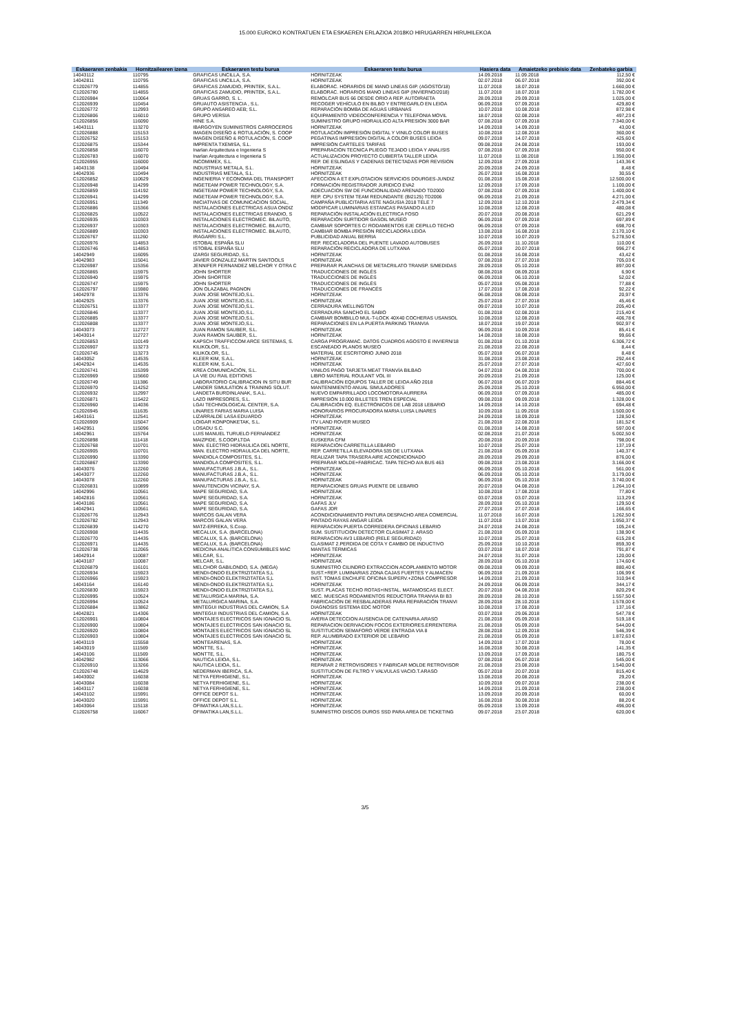15.000 EUROKO KONTRATUEN ETA ESKAEREN ERLAZIOA 2018KO HIRUGARREN HIRUHILEKOA
| Eskaeraren zenbakia | Hornitzailearen izena | Eskaeraren testu burua | Eskaeraren testu burua | Hasiera data | Amaietzeko prebisio data | Zenbateko garbia |
| --- | --- | --- | --- | --- | --- | --- |
| 14043112 | 110795 | GRAFICAS UNCILLA, S.A. | HORNITZEAK | 14.09.2018 | 11.09.2018 | 112,50 € |
| 14042811 | 110795 | GRAFICAS UNCILLA, S.A. | HORNITZEAK | 02.07.2018 | 06.07.2018 | 392,00 € |
| C12026779 | 114855 | GRAFICAS ZAMUDIO, PRINTEK, S.A.L. | ELABORAC. HORARIOS DE MANO LINEAS GIP. (AGOSTO/18) | 11.07.2018 | 18.07.2018 | 1.660,00 € |
| C12026780 | 114855 | GRAFICAS ZAMUDIO, PRINTEK, S.A.L. | ELABORAC. HORARIOS MANO LINEAS GIP (INVIERNO/2018) | 11.07.2018 | 18.07.2018 | 1.782,00 € |
| C12026984 | 110064 | GRUAS GARRO, S. L. | REMOLCAR BUS 66 DESDE ORIO A REP. AUTOIRAETA | 28.09.2018 | 29.09.2018 | 1.025,00 € |
| C12026939 | 110454 | GRUAUTO ASISTENCIA , S.L. | RECOGER VEHÍCULO EN BILBO Y ENTREGARLO EN LEIOA | 06.09.2018 | 07.09.2018 | 429,80 € |
| C12026772 | 112993 | GRUPO ANSAREO AEB; S.L. | REPARACIÓN BOMBA DE AGUAS URBANAS | 10.07.2018 | 10.08.2018 | 872,98 € |
| C12026806 | 116010 | GRUPO VERSIA | EQUIPAMIENTO VIDEOCONFERENCIA Y TELEFONIA MOVIL | 18.07.2018 | 02.08.2018 | 497,23 € |
| C12026856 | 116090 | HINE S.A. | SUMINISTRO GRUPO HIDRAULICO ALTA PRESION 3000 BAR | 07.08.2018 | 07.09.2018 | 7.340,00 € |
| 14043111 | 113270 | IBARGOYEN SUMINISTROS CARROCEROS | HORNITZEAK | 14.09.2018 | 14.09.2018 | 43,00 € |
| C12026888 | 115153 | IMAGEN DISEÑO & ROTULACIÓN, S. COOP | ROTULACIÓN IMPRESIÓN DIGITAL Y VINILO COLOR BUSES | 10.08.2018 | 12.08.2018 | 360,00 € |
| C12026752 | 115153 | IMAGEN DISEÑO & ROTULACIÓN, S. COOP | PEGATINAS IMPRESION DIGITAL A COLOR BUSES LEIOA | 09.07.2018 | 14.07.2018 | 425,60 € |
| C12026875 | 115344 | IMPRENTA TXEMISA, S.L. | IMPRESIÓN CARTELES TARIFAS | 09.08.2018 | 24.08.2018 | 193,00 € |
| C12026858 | 116070 | Inarlan Arquitectura e Ingenieria S | PREPARACION TECNICA PLIEGO TEJADO LEIOA Y ANALISIS | 07.08.2018 | 07.09.2018 | 950,00 € |
| C12026783 | 116070 | Inarlan Arquitectura e Ingenieria S | ACTUALIZACION PROYECTO CUBIERTA TALLER LEIOA | 11.07.2018 | 11.08.2018 | 1.350,00 € |
| C12026955 | 116000 | INCOMIMEX, S.L. | REP. DE ESLINGAS Y CADENAS DETECTADAS POR REVISION | 12.09.2018 | 27.09.2018 | 143,36 € |
| 14043138 | 110494 | INDUSTRIAS METALA, S.L. | HORNITZEAK | 20.09.2018 | 24.09.2018 | 8,48 € |
| 14042936 | 110494 | INDUSTRIAS METALA, S.L. | HORNITZEAK | 26.07.2018 | 16.08.2018 | 30,55 € |
| C12026852 | 110629 | INGENIERIA Y ECONOMIA DEL TRANSPORT | AFECCION A ET EXPLOTACION SERVICIOS DOURGES-JUNDIZ | 01.08.2018 | 15.08.2018 | 12.500,00 € |
| C12026948 | 114299 | INGETEAM POWER TECHNOLOGY, S.A. | FORMACIÓN REGISTRADOR JURIDICO EVA2 | 12.09.2018 | 17.09.2018 | 1.100,00 € |
| C12026859 | 114192 | INGETEAM POWER TECHNOLOGY, S.A. | ADECUACION SW DE FUNCIONALIDAD ARENADO TD2000 | 07.08.2018 | 07.09.2018 | 1.400,00 € |
| C12026941 | 114299 | INGETEAM POWER TECHNOLOGY, S.A. | REP. CPU SYSTEM TEAM REDUNDANTE (BI2125) TD2006 | 06.09.2018 | 21.09.2018 | 4.271,00 € |
| C12026951 | 111349 | INICIATIVAS DE COMUNICACION SOCIAL, | CAMPAÑA PUBLICITARIA ASTE NAGUSIA 2018 TELE 7 | 12.09.2018 | 12.10.2018 | 2.479,34 € |
| C12026886 | 115366 | INSTALACIONES ELECTRICAS ASUA ONDIZ | MODIFICAR LUMINARIAS ESTANCAS PASANDO A LED | 10.08.2018 | 12.08.2018 | 480,08 € |
| C12026825 | 110522 | INSTALACIONES ELECTRICAS ERANDIO, S | REPARACIÓN INSTALACIÓN ELECTRICA FOSO | 20.07.2018 | 20.08.2018 | 621,29 € |
| C12026935 | 110303 | INSTALACIONES ELECTROMEC. BILAUTO, | REPARACIÓN SURTIDOR GASOIL MUSEO | 06.09.2018 | 07.09.2018 | 697,89 € |
| C12026937 | 110303 | INSTALACIONES ELECTROMEC. BILAUTO, | CAMBIAR SOPORTES C/ RODAMIENTOS EJE CEPILLO TECHO | 06.09.2018 | 07.09.2018 | 698,70 € |
| C12026889 | 110303 | INSTALACIONES ELECTROMEC. BILAUTO, | CAMBIAR BOMBA PRESIÓN RECICLADORA LEIOA | 13.08.2018 | 16.08.2018 | 2.170,10 € |
| C12026767 | 111260 | IRAGARRI S.L. | PUBLICIDAD ANUAL BERRIA | 10.07.2018 | 10.07.2019 | 5.278,50 € |
| C12026976 | 114853 | ISTOBAL ESPAÑA SLU | REP. RECICLADORA DEL PUENTE LAVADO AUTOBUSES | 26.09.2018 | 11.10.2018 | 110,00 € |
| C12026746 | 114853 | ISTOBAL ESPAÑA SLU | REPARACIÓN RECICLADORA DE LUTXANA | 05.07.2018 | 20.07.2018 | 996,27 € |
| 14042949 | 116095 | IZARGI SEGURIDAD, S.L | HORNITZEAK | 01.08.2018 | 16.08.2018 | 43,42 € |
| 14042983 | 115041 | JAVIER GONZALEZ MARTIN SANTOOLS | HORNITZEAK | 07.08.2018 | 27.07.2018 | 705,03 € |
| C12026987 | 115356 | JENNIFER FERNANDEZ MELCHOR Y OTRA C | PREPARAR PLANCHAS DE METACRILATO TRANSP. S/MEDIDAS | 28.09.2018 | 05.10.2018 | 897,00 € |
| C12026865 | 115975 | JOHN SHORTER | TRADUCCIONES DE INGLÉS | 08.08.2018 | 08.09.2018 | 6,90 € |
| C12026940 | 115975 | JOHN SHORTER | TRADUCCIONES DE INGLÉS | 06.09.2018 | 06.10.2018 | 52,02 € |
| C12026747 | 115975 | JOHN SHORTER | TRADUCCIONES DE INGLÉS | 05.07.2018 | 05.08.2018 | 77,88 € |
| C12026797 | 115980 | JON OLAZABAL PAGNON | TRADUCCIONES DE FRANCÉS | 17.07.2018 | 17.08.2018 | 92,22 € |
| 14042978 | 113376 | JUAN JOSE MONTEJO,S.L. | HORNITZEAK | 06.08.2018 | 08.08.2018 | 20,97 € |
| 14042925 | 113376 | JUAN JOSE MONTEJO,S.L. | HORNITZEAK | 25.07.2018 | 27.07.2018 | 45,46 € |
| C12026751 | 113377 | JUAN JOSE MONTEJO,S.L. | CERRADURA WELLINGTON | 09.07.2018 | 10.07.2018 | 205,40 € |
| C12026846 | 113377 | JUAN JOSE MONTEJO,S.L. | CERRADURA SANCHO EL SABIO | 01.08.2018 | 02.08.2018 | 215,40 € |
| C12026885 | 113377 | JUAN JOSE MONTEJO,S.L. | CAMBIAR BOMBILLO MUL-T-LOCK 40X40 COCHERAS USANSOL | 10.08.2018 | 12.08.2018 | 406,78 € |
| C12026808 | 113377 | JUAN JOSE MONTEJO,S.L. | REPARACIONES EN LA PUERTA PARKING TRANVIA | 18.07.2018 | 19.07.2018 | 902,97 € |
| 14043073 | 112727 | JUAN RAMON SAUBER, S.L. | HORNITZEAK | 06.09.2018 | 10.09.2018 | 85,41 € |
| 14043014 | 112727 | JUAN RAMON SAUBER, S.L. | HORNITZEAK | 14.08.2018 | 18.08.2018 | 99,66 € |
| C12026853 | 110149 | KAPSCH TRAFFICCOM ARCE SISTEMAS, S. | CARGA PROGRAMAC. DATOS CUADROS AGOSTO E INVIERN/18 | 01.08.2018 | 01.10.2018 | 6.306,72 € |
| C12026907 | 113273 | KILIKOLOR, S.L. | ESCANEADO PLANOS MUSEO | 21.08.2018 | 22.08.2018 | 8,44 € |
| C12026745 | 113273 | KILIKOLOR, S.L. | MATERIAL DE ESCRITORIO JUNIO 2018 | 05.07.2018 | 06.07.2018 | 8,48 € |
| 14043052 | 114535 | KLEER KIM, S.A.L. | HORNITZEAK | 31.08.2018 | 23.08.2018 | 292,44 € |
| 14042924 | 114535 | KLEER KIM, S.A.L. | HORNITZEAK | 25.07.2018 | 27.07.2018 | 427,60 € |
| C12026741 | 115399 | KREA COMUNICACIÓN, S.L. | VINILOS PAGO TARJETA MEAT TRANVÍA BILBAO | 04.07.2018 | 04.08.2018 | 700,00 € |
| C12026969 | 115660 | LA VIE DU RAIL EDITIONS | LIBRO MATERIAL ROULANT VOL III | 20.09.2018 | 21.09.2018 | 125,00 € |
| C12026749 | 111386 | LABORATORIO CALIBRACION IN SITU BUR | CALIBRACIÓN EQIUPOS TALLER DE LEIOA AÑO 2018 | 06.07.2018 | 06.07.2019 | 884,46 € |
| C12026970 | 114252 | LANDER SIMULATION & TRAINING SOLUT. | MANTENIMIENTO ANUAL SIMULADORES | 25.09.2018 | 25.10.2018 | 6.950,00 € |
| C12026932 | 112997 | LANDETA BURDINLANAK, S.A.L. | NUEVO EMPARRILLADO LOCOMOTORA AURRERA | 06.09.2018 | 07.09.2018 | 485,00 € |
| C12026871 | 115422 | LAZO IMPRESORES, S.L. | IMPRESIÓN 10.000 BILLETES TREN ESPECIAL | 09.08.2018 | 09.09.2018 | 1.328,00 € |
| C12026960 | 114036 | LGAI TECHNOLOGICAL CENTER, S.A. | CALIBRACIÓN EQ. ELECTRÓNICOS DE LAB 2018 LEBARIO | 14.09.2018 | 14.10.2018 | 694,48 € |
| C12026945 | 111635 | LINARES FARIAS MARIA LUISA | HONORARIOS PROCURADORA MARIA LUISA LINARES | 10.09.2018 | 11.09.2018 | 1.500,00 € |
| 14043161 | 112541 | LIZARRALDE LASA EDUARDO | HORNITZEAK | 24.09.2018 | 18.09.2018 | 128,50 € |
| C12026909 | 115047 | LOIGAR KONPONKETAK, S.L. | ITV LAND ROVER MUSEO | 21.08.2018 | 22.08.2018 | 181,52 € |
| 14042951 | 115096 | LOSADU S.C. | HORNITZEAK | 01.08.2018 | 14.08.2018 | 597,00 € |
| 14042961 | 115764 | LUIS MANUEL TURUELO FERNÁNDEZ | HORNITZEAK | 02.08.2018 | 21.07.2018 | 5.002,50 € |
| C12026898 | 111418 | MAIZPIDE, S.COOP.LTDA | EUSKERA CFM | 20.08.2018 | 20.09.2018 | 798,00 € |
| C12026768 | 110701 | MAN. ELECTRO HIDRAULICA DEL NORTE, | REPARACIÓN CARRETILLA LEBARIO | 10.07.2018 | 25.07.2018 | 137,19 € |
| C12026905 | 110701 | MAN. ELECTRO HIDRAULICA DEL NORTE, | REP. CARRETILLA ELEVADORA 535 DE LUTXANA | 21.08.2018 | 05.09.2018 | 140,37 € |
| C12026990 | 113390 | MANDIOLA COMPOSITES, S.L. | REALIZAR TAPA TRASERA AIRE ACONDICIONADO | 28.09.2018 | 29.09.2018 | 876,00 € |
| C12026867 | 113390 | MANDIOLA COMPOSITES, S.L. | PREPARAR MOLDE+FABRICAC. TAPA TECHO A/A BUS 463 | 09.08.2018 | 23.08.2018 | 3.166,00 € |
| 14043076 | 112260 | MANUFACTURAS J.B.A., S.L. | HORNITZEAK | 06.09.2018 | 05.10.2018 | 561,00 € |
| 14043077 | 112260 | MANUFACTURAS J.B.A., S.L. | HORNITZEAK | 06.09.2018 | 05.10.2018 | 3.179,00 € |
| 14043078 | 112260 | MANUFACTURAS J.B.A., S.L. | HORNITZEAK | 06.09.2018 | 05.10.2018 | 3.740,00 € |
| C12026831 | 110899 | MANUTENCION VICINAY, S.A. | REPARACIONES GRUAS PUENTE DE LEBARIO | 20.07.2018 | 04.08.2018 | 1.264,10 € |
| 14042996 | 110561 | MAPE SEGURIDAD, S.A. | HORNITZEAK | 10.08.2018 | 17.08.2018 | 77,80 € |
| 14042816 | 110561 | MAPE SEGURIDAD, S.A. | HORNITZEAK | 03.07.2018 | 03.07.2018 | 113,29 € |
| 14043186 | 110561 | MAPE SEGURIDAD, S.A. | GAFAS JLV | 28.09.2018 | 05.10.2018 | 129,50 € |
| 14042941 | 110561 | MAPE SEGURIDAD, S.A. | GAFAS JDR | 27.07.2018 | 27.07.2018 | 166,65 € |
| C12026776 | 112943 | MARCOS GALAN VERA | ACONDICIONAMIENTO PINTURA DESPACHO AREA COMERCIAL | 11.07.2018 | 16.07.2018 | 1.262,50 € |
| C12026782 | 112943 | MARCOS GALAN VERA | PINTADO RAYAS ANGAR LEIOA | 11.07.2018 | 13.07.2018 | 1.950,37 € |
| C12026839 | 114270 | MATZ-ERREKA, S.Coop. | REPARACION PUERTA CORREDERA OFICINAS LEBARIO | 24.07.2018 | 24.08.2018 | 105,24 € |
| C12026908 | 114435 | MECALUX, S.A. (BARCELONA) | SUM. SUSTITUCION DETECTOR CLASIMAT 2. ARASO | 21.08.2018 | 05.09.2018 | 138,90 € |
| C12026770 | 114435 | MECALUX, S.A. (BARCELONA) | REPARACION AV3 LEBARIO (RELE SEGURIDAD) | 10.07.2018 | 25.07.2018 | 615,28 € |
| C12026971 | 114435 | MECALUX, S.A. (BARCELONA) | CLASIMAT 2.PERDIDA DE COTA Y CAMBIO DE INDUCTIVO | 25.09.2018 | 10.10.2018 | 859,30 € |
| C12026738 | 112065 | MEDICINA ANALITICA CONSUMIBLES MAC | MANTAS TÉRMICAS | 03.07.2018 | 18.07.2018 | 791,87 € |
| 14042914 | 110087 | MELCAR, S.L. | HORNITZEAK | 24.07.2018 | 31.07.2018 | 120,00 € |
| 14043187 | 110087 | MELCAR, S.L. | HORNITZEAK | 28.09.2018 | 05.10.2018 | 174,60 € |
| C12026879 | 116101 | MELCHOR GABILONDO, S.A. (MEGA) | SUMINISTRO CILINDRO EXTRACCION ACOPLAMIENTO MOTOR | 09.08.2018 | 09.09.2018 | 880,40 € |
| C12026934 | 115923 | MENDI-ONDO ELEKTRIZITATEA S,L | SUST.+REP. LUMINARIAS ZONA CAJAS FUERTES Y ALMACEN | 06.09.2018 | 21.09.2018 | 106,99 € |
| C12026966 | 115923 | MENDI-ONDO ELEKTRIZITATEA S,L | INST. TOMAS ENCHUFE OFICINA SUPERV.+ZONA COMPRESOR | 14.09.2018 | 21.09.2018 | 310,94 € |
| 14043164 | 116140 | MENDI-ONDO ELEKTRIZITATEA S,L | HORNITZEAK | 24.09.2018 | 06.09.2018 | 344,17 € |
| C12026830 | 115923 | MENDI-ONDO ELEKTRIZITATEA S,L | SUST. PLACAS TECHO ROTAS+INSTAL. MATAMOSCAS ELECT. | 20.07.2018 | 04.08.2018 | 820,29 € |
| C12026995 | 110524 | METALURGICA MARINA, S.A. | MEC. MUESCAS RODAMIENTOS REDUCTORA TRANVIA BI B3 | 28.09.2018 | 28.10.2018 | 1.557,50 € |
| C12026994 | 110524 | METALURGICA MARINA, S.A. | FABRICACIÓN DE RESBALADERAS PARA REPARACIÓN TRANVI | 28.09.2018 | 28.10.2018 | 1.578,00 € |
| C12026884 | 113862 | MINTEGUI INDUSTRIAS DEL CAMION, S.A | DIAGNOSIS SISTEMA EDC MOTOR | 10.08.2018 | 17.08.2018 | 137,16 € |
| 14042821 | 114306 | MINTEGUI INDUSTRIAS DEL CAMION, S.A | HORNITZEAK | 03.07.2018 | 29.06.2018 | 547,78 € |
| C12026901 | 110804 | MONTAJES ELECTRICOS SAN IGNACIO SL | AVERIA DETECCION AUSENCIA DE CATENARIA.ARASO | 21.08.2018 | 05.09.2018 | 519,18 € |
| C12026900 | 110804 | MONTAJES ELECTRICOS SAN IGNACIO SL | REPARACION DERIVACION FOCOS EXTERIORES.ERRENTERIA | 21.08.2018 | 05.09.2018 | 544,00 € |
| C12026920 | 110804 | MONTAJES ELECTRICOS SAN IGNACIO SL | SUSTITUCION SEMAFORO VERDE ENTRADA VIA 8 | 28.08.2018 | 12.09.2018 | 546,39 € |
| C12026903 | 110804 | MONTAJES ELECTRICOS SAN IGNACIO SL | REP. ALUMBRADO EXTERIOR DE LEBARIO | 21.08.2018 | 05.09.2018 | 1.872,63 € |
| 14043119 | 115558 | MONTEARENAS, S.A. | HORNITZEAK | 14.09.2018 | 17.07.2018 | 78,00 € |
| 14043019 | 111569 | MONTTE, S.L. | HORNITZEAK | 16.08.2018 | 30.08.2018 | 141,35 € |
| 14043106 | 111569 | MONTTE, S.L. | HORNITZEAK | 13.09.2018 | 17.09.2018 | 180,75 € |
| 14042982 | 113066 | NAUTICA LEIOA, S.L. | HORNITZEAK | 07.08.2018 | 06.07.2018 | 545,00 € |
| C12026910 | 113266 | NAUTICA LEIOA, S.L. | REPARAR 2 RETROVISORES Y FABRICAR MOLDE RETROVISOR | 21.08.2018 | 23.08.2018 | 1.540,00 € |
| C12026748 | 114629 | NEDERMAN IBERICA, S.A. | SUSTITUCION DE FILTRO Y VALVULAS VACIO.T.ARASO | 05.07.2018 | 20.07.2018 | 815,40 € |
| 14043002 | 116038 | NETYA FERHIGIENE, S.L. | HORNITZEAK | 13.08.2018 | 20.08.2018 | 29,20 € |
| 14043084 | 116038 | NETYA FERHIGIENE, S.L. | HORNITZEAK | 10.09.2018 | 09.07.2018 | 238,00 € |
| 14043117 | 116038 | NETYA FERHIGIENE, S.L. | HORNITZEAK | 14.09.2018 | 21.09.2018 | 238,00 € |
| 14043102 | 115991 | OFFICE DEPOT S.L. | HORNITZEAK | 13.09.2018 | 20.09.2018 | 60,00 € |
| 14043020 | 115991 | OFFICE DEPOT S.L. | HORNITZEAK | 16.08.2018 | 30.08.2018 | 88,20 € |
| 14043064 | 115118 | OFIMATIKA LAN,S.L.L. | HORNITZEAK | 05.09.2018 | 13.09.2018 | 496,00 € |
| C12026758 | 116067 | OFIMATIKA LAN,S.L.L. | SUMINISTRO DISCOS DUROS SSD PARA AREA DE TICKETING | 09.07.2018 | 23.07.2018 | 620,00 € |
3/5